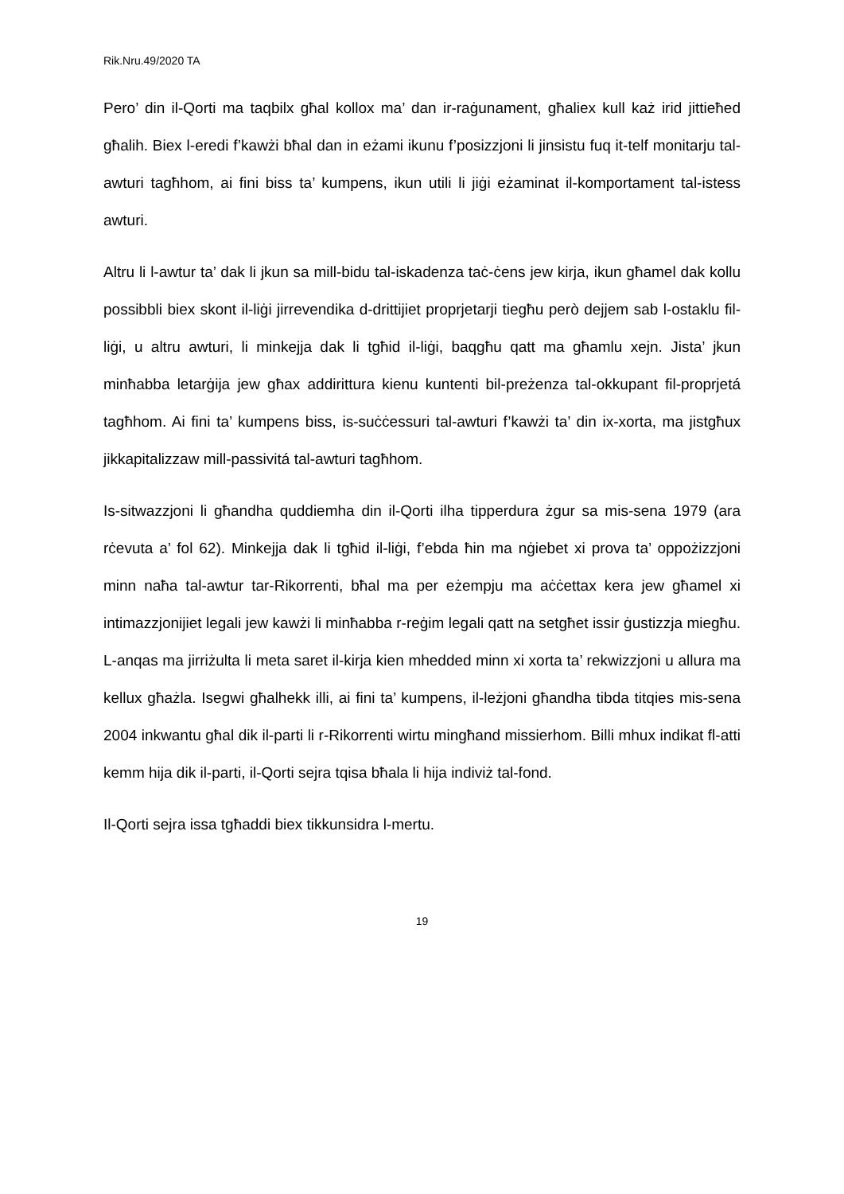Rik.Nru.49/2020 TA
Pero’ din il-Qorti ma taqbilx għal kollox ma’ dan ir-raġunament, għaliex kull każ irid jittieħed għalih. Biex l-eredi f’kawżi bħal dan in eżami ikunu f’posizzjoni li jinsistu fuq it-telf monitarju tal-awturi tagħhom, ai fini biss ta’ kumpens, ikun utili li jiġi eżaminat il-komportament tal-istess awturi.
Altru li l-awtur ta’ dak li jkun sa mill-bidu tal-iskadenza taċ-ċens jew kirja, ikun għamel dak kollu possibbli biex skont il-liġi jirrevendika d-drittijiet proprjetarji tiegħu però dejjem sab l-ostaklu fil-liġi, u altru awturi, li minkejja dak li tgħid il-liġi, baqgħu qatt ma għamlu xejn. Jista’ jkun minħabba letarġija jew għax addirittura kienu kuntenti bil-preżenza tal-okkupant fil-proprjetá tagħhom. Ai fini ta’ kumpens biss, is-suċċessuri tal-awturi f’kawżi ta’ din ix-xorta, ma jistgħux jikkapitalizzaw mill-passivitá tal-awturi tagħhom.
Is-sitwazzjoni li għandha quddiemha din il-Qorti ilha tipperdura żgur sa mis-sena 1979 (ara rċevuta a’ fol 62). Minkejja dak li tgħid il-liġi, f’ebda ħin ma nġiebet xi prova ta’ oppożizzjoni minn naħa tal-awtur tar-Rikorrenti, bħal ma per eżempju ma aċċettax kera jew għamel xi intimazzjonijiet legali jew kawżi li minħabba r-reġim legali qatt na setgħet issir ġustizzja miegħu. L-anqas ma jirriżulta li meta saret il-kirja kien mhedded minn xi xorta ta’ rekwizzjoni u allura ma kellux għażla. Isegwi għalhekk illi, ai fini ta’ kumpens, il-leżjoni għandha tibda titqies mis-sena 2004 inkwantu għal dik il-parti li r-Rikorrenti wirtu mingħand missierhom. Billi mhux indikat fl-atti kemm hija dik il-parti, il-Qorti sejra tqisa bħala li hija indiviż tal-fond.
Il-Qorti sejra issa tgħaddi biex tikkunsidra l-mertu.
19